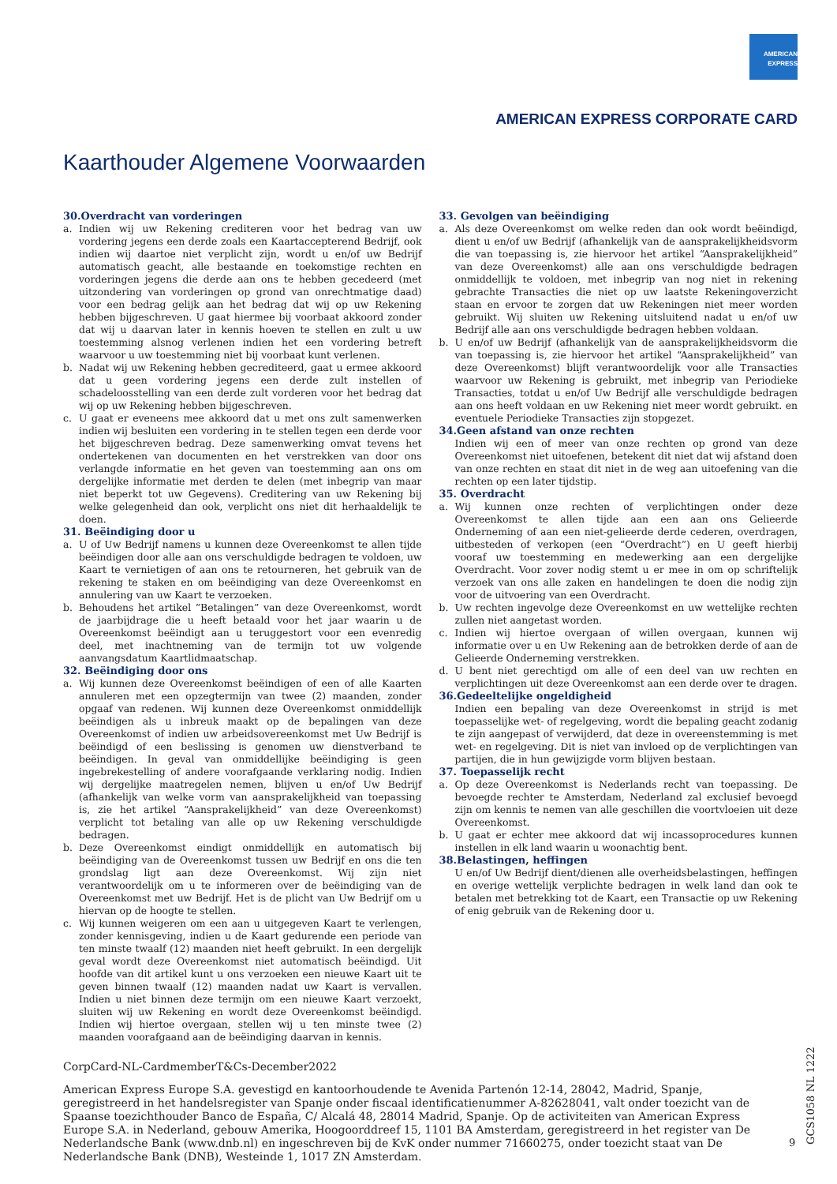AMERICAN
EXPRESS
AMERICAN EXPRESS CORPORATE CARD
Kaarthouder Algemene Voorwaarden
30.Overdracht van vorderingen
a. Indien wij uw Rekening crediteren voor het bedrag van uw vordering jegens een derde zoals een Kaartaccepterend Bedrijf, ook indien wij daartoe niet verplicht zijn, wordt u en/of uw Bedrijf automatisch geacht, alle bestaande en toekomstige rechten en vorderingen jegens die derde aan ons te hebben gecedeerd (met uitzondering van vorderingen op grond van onrechtmatige daad) voor een bedrag gelijk aan het bedrag dat wij op uw Rekening hebben bijgeschreven. U gaat hiermee bij voorbaat akkoord zonder dat wij u daarvan later in kennis hoeven te stellen en zult u uw toestemming alsnog verlenen indien het een vordering betreft waarvoor u uw toestemming niet bij voorbaat kunt verlenen.
b. Nadat wij uw Rekening hebben gecrediteerd, gaat u ermee akkoord dat u geen vordering jegens een derde zult instellen of schadeloosstelling van een derde zult vorderen voor het bedrag dat wij op uw Rekening hebben bijgeschreven.
c. U gaat er eveneens mee akkoord dat u met ons zult samenwerken indien wij besluiten een vordering in te stellen tegen een derde voor het bijgeschreven bedrag. Deze samenwerking omvat tevens het ondertekenen van documenten en het verstrekken van door ons verlangde informatie en het geven van toestemming aan ons om dergelijke informatie met derden te delen (met inbegrip van maar niet beperkt tot uw Gegevens). Creditering van uw Rekening bij welke gelegenheid dan ook, verplicht ons niet dit herhaaldelijk te doen.
31. Beëindiging door u
a. U of Uw Bedrijf namens u kunnen deze Overeenkomst te allen tijde beëindigen door alle aan ons verschuldigde bedragen te voldoen, uw Kaart te vernietigen of aan ons te retourneren, het gebruik van de rekening te staken en om beëindiging van deze Overeenkomst en annulering van uw Kaart te verzoeken.
b. Behoudens het artikel “Betalingen” van deze Overeenkomst, wordt de jaarbijdrage die u heeft betaald voor het jaar waarin u de Overeenkomst beëindigt aan u teruggestort voor een evenredig deel, met inachtneming van de termijn tot uw volgende aanvangsdatum Kaartlidmaatschap.
32. Beëindiging door ons
a. Wij kunnen deze Overeenkomst beëindigen of een of alle Kaarten annuleren met een opzegtermijn van twee (2) maanden, zonder opgaaf van redenen. Wij kunnen deze Overeenkomst onmiddellijk beëindigen als u inbreuk maakt op de bepalingen van deze Overeenkomst of indien uw arbeidsovereenkomst met Uw Bedrijf is beëindigd of een beslissing is genomen uw dienstverband te beëindigen. In geval van onmiddellijke beëindiging is geen ingebrekestelling of andere voorafgaande verklaring nodig. Indien wij dergelijke maatregelen nemen, blijven u en/of Uw Bedrijf (afhankelijk van welke vorm van aansprakelijkheid van toepassing is, zie het artikel “Aansprakelijkheid” van deze Overeenkomst) verplicht tot betaling van alle op uw Rekening verschuldigde bedragen.
b. Deze Overeenkomst eindigt onmiddellijk en automatisch bij beëindiging van de Overeenkomst tussen uw Bedrijf en ons die ten grondslag ligt aan deze Overeenkomst. Wij zijn niet verantwoordelijk om u te informeren over de beëindiging van de Overeenkomst met uw Bedrijf. Het is de plicht van Uw Bedrijf om u hiervan op de hoogte te stellen.
c. Wij kunnen weigeren om een aan u uitgegeven Kaart te verlengen, zonder kennisgeving, indien u de Kaart gedurende een periode van ten minste twaalf (12) maanden niet heeft gebruikt. In een dergelijk geval wordt deze Overeenkomst niet automatisch beëindigd. Uit hoofde van dit artikel kunt u ons verzoeken een nieuwe Kaart uit te geven binnen twaalf (12) maanden nadat uw Kaart is vervallen. Indien u niet binnen deze termijn om een nieuwe Kaart verzoekt, sluiten wij uw Rekening en wordt deze Overeenkomst beëindigd. Indien wij hiertoe overgaan, stellen wij u ten minste twee (2) maanden voorafgaand aan de beëindiging daarvan in kennis.
33. Gevolgen van beëindiging
a. Als deze Overeenkomst om welke reden dan ook wordt beëindigd, dient u en/of uw Bedrijf (afhankelijk van de aansprakelijkheidsvorm die van toepassing is, zie hiervoor het artikel “Aansprakelijkheid” van deze Overeenkomst) alle aan ons verschuldigde bedragen onmiddellijk te voldoen, met inbegrip van nog niet in rekening gebrachte Transacties die niet op uw laatste Rekeningoverzicht staan en ervoor te zorgen dat uw Rekeningen niet meer worden gebruikt. Wij sluiten uw Rekening uitsluitend nadat u en/of uw Bedrijf alle aan ons verschuldigde bedragen hebben voldaan.
b. U en/of uw Bedrijf (afhankelijk van de aansprakelijkheidsvorm die van toepassing is, zie hiervoor het artikel “Aansprakelijkheid” van deze Overeenkomst) blijft verantwoordelijk voor alle Transacties waarvoor uw Rekening is gebruikt, met inbegrip van Periodieke Transacties, totdat u en/of Uw Bedrijf alle verschuldigde bedragen aan ons heeft voldaan en uw Rekening niet meer wordt gebruikt. en eventuele Periodieke Transacties zijn stopgezet.
34.Geen afstand van onze rechten
Indien wij een of meer van onze rechten op grond van deze Overeenkomst niet uitoefenen, betekent dit niet dat wij afstand doen van onze rechten en staat dit niet in de weg aan uitoefening van die rechten op een later tijdstip.
35. Overdracht
a. Wij kunnen onze rechten of verplichtingen onder deze Overeenkomst te allen tijde aan een aan ons Gelieerde Onderneming of aan een niet-gelieerde derde cederen, overdragen, uitbesteden of verkopen (een “Overdracht”) en U geeft hierbij vooraf uw toestemming en medewerking aan een dergelijke Overdracht. Voor zover nodig stemt u er mee in om op schriftelijk verzoek van ons alle zaken en handelingen te doen die nodig zijn voor de uitvoering van een Overdracht.
b. Uw rechten ingevolge deze Overeenkomst en uw wettelijke rechten zullen niet aangetast worden.
c. Indien wij hiertoe overgaan of willen overgaan, kunnen wij informatie over u en Uw Rekening aan de betrokken derde of aan de Gelieerde Onderneming verstrekken.
d. U bent niet gerechtigd om alle of een deel van uw rechten en verplichtingen uit deze Overeenkomst aan een derde over te dragen.
36.Gedeeltelijke ongeldigheid
Indien een bepaling van deze Overeenkomst in strijd is met toepasselijke wet- of regelgeving, wordt die bepaling geacht zodanig te zijn aangepast of verwijderd, dat deze in overeenstemming is met wet- en regelgeving. Dit is niet van invloed op de verplichtingen van partijen, die in hun gewijzigde vorm blijven bestaan.
37. Toepasselijk recht
a. Op deze Overeenkomst is Nederlands recht van toepassing. De bevoegde rechter te Amsterdam, Nederland zal exclusief bevoegd zijn om kennis te nemen van alle geschillen die voortvloeien uit deze Overeenkomst.
b. U gaat er echter mee akkoord dat wij incassoprocedures kunnen instellen in elk land waarin u woonachtig bent.
38.Belastingen, heffingen
U en/of Uw Bedrijf dient/dienen alle overheidsbelastingen, heffingen en overige wettelijk verplichte bedragen in welk land dan ook te betalen met betrekking tot de Kaart, een Transactie op uw Rekening of enig gebruik van de Rekening door u.
CorpCard-NL-CardmemberT&Cs-December2022
American Express Europe S.A. gevestigd en kantoorhoudende te Avenida Partenón 12-14, 28042, Madrid, Spanje, geregistreerd in het handelsregister van Spanje onder fiscaal identificatienummer A-82628041, valt onder toezicht van de Spaanse toezichthouder Banco de España, C/ Alcalá 48, 28014 Madrid, Spanje. Op de activiteiten van American Express Europe S.A. in Nederland, gebouw Amerika, Hoogoorddreef 15, 1101 BA Amsterdam, geregistreerd in het register van De Nederlandsche Bank (www.dnb.nl) en ingeschreven bij de KvK onder nummer 71660275, onder toezicht staat van De Nederlandsche Bank (DNB), Westeinde 1, 1017 ZN Amsterdam.
9
GCS1058 NL 1222